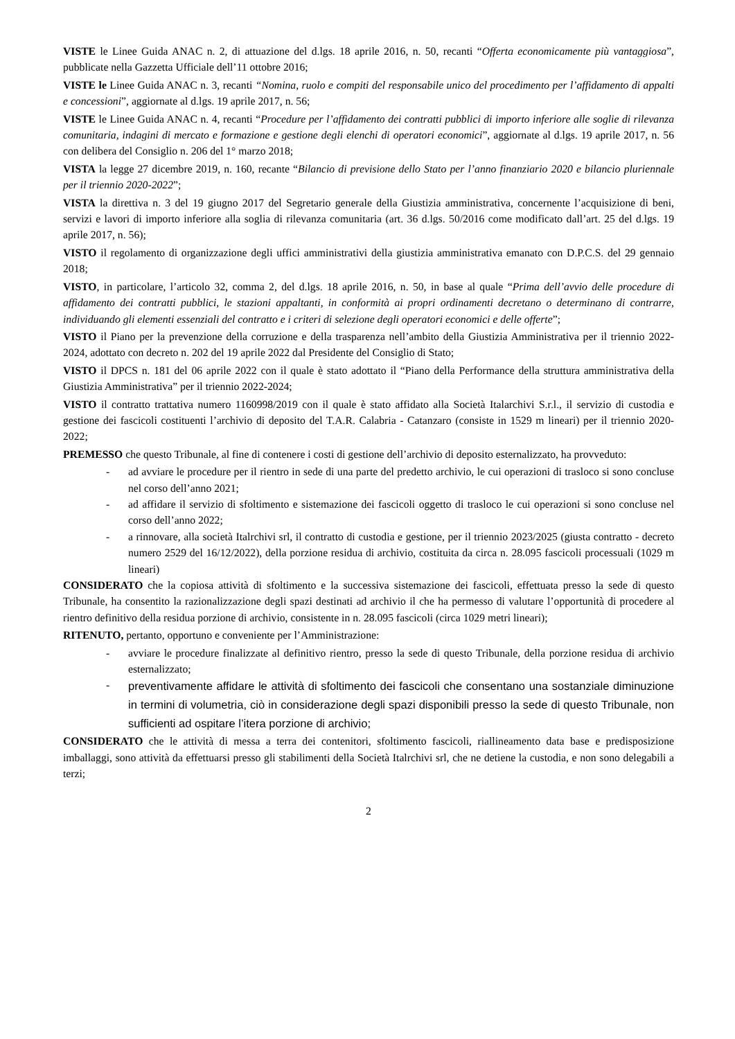VISTE le Linee Guida ANAC n. 2, di attuazione del d.lgs. 18 aprile 2016, n. 50, recanti “Offerta economicamente più vantaggiosa”, pubblicate nella Gazzetta Ufficiale dell’11 ottobre 2016;
VISTE le Linee Guida ANAC n. 3, recanti “Nomina, ruolo e compiti del responsabile unico del procedimento per l’affidamento di appalti e concessioni”, aggiornate al d.lgs. 19 aprile 2017, n. 56;
VISTE le Linee Guida ANAC n. 4, recanti “Procedure per l’affidamento dei contratti pubblici di importo inferiore alle soglie di rilevanza comunitaria, indagini di mercato e formazione e gestione degli elenchi di operatori economici”, aggiornate al d.lgs. 19 aprile 2017, n. 56 con delibera del Consiglio n. 206 del 1° marzo 2018;
VISTA la legge 27 dicembre 2019, n. 160, recante “Bilancio di previsione dello Stato per l’anno finanziario 2020 e bilancio pluriennale per il triennio 2020-2022”;
VISTA la direttiva n. 3 del 19 giugno 2017 del Segretario generale della Giustizia amministrativa, concernente l’acquisizione di beni, servizi e lavori di importo inferiore alla soglia di rilevanza comunitaria (art. 36 d.lgs. 50/2016 come modificato dall’art. 25 del d.lgs. 19 aprile 2017, n. 56);
VISTO il regolamento di organizzazione degli uffici amministrativi della giustizia amministrativa emanato con D.P.C.S. del 29 gennaio 2018;
VISTO, in particolare, l’articolo 32, comma 2, del d.lgs. 18 aprile 2016, n. 50, in base al quale “Prima dell’avvio delle procedure di affidamento dei contratti pubblici, le stazioni appaltanti, in conformità ai propri ordinamenti decretano o determinano di contrarre, individuando gli elementi essenziali del contratto e i criteri di selezione degli operatori economici e delle offerte”;
VISTO il Piano per la prevenzione della corruzione e della trasparenza nell’ambito della Giustizia Amministrativa per il triennio 2022-2024, adottato con decreto n. 202 del 19 aprile 2022 dal Presidente del Consiglio di Stato;
VISTO il DPCS n. 181 del 06 aprile 2022 con il quale è stato adottato il “Piano della Performance della struttura amministrativa della Giustizia Amministrativa” per il triennio 2022-2024;
VISTO il contratto trattativa numero 1160998/2019 con il quale è stato affidato alla Società Italarchivi S.r.l., il servizio di custodia e gestione dei fascicoli costituenti l’archivio di deposito del T.A.R. Calabria - Catanzaro (consiste in 1529 m lineari) per il triennio 2020- 2022;
PREMESSO che questo Tribunale, al fine di contenere i costi di gestione dell’archivio di deposito esternalizzato, ha provveduto:
- ad avviare le procedure per il rientro in sede di una parte del predetto archivio, le cui operazioni di trasloco si sono concluse nel corso dell’anno 2021;
- ad affidare il servizio di sfoltimento e sistemazione dei fascicoli oggetto di trasloco le cui operazioni si sono concluse nel corso dell’anno 2022;
- a rinnovare, alla società Italrchivi srl, il contratto di custodia e gestione, per il triennio 2023/2025 (giusta contratto - decreto numero 2529 del 16/12/2022), della porzione residua di archivio, costituita da circa n. 28.095 fascicoli processuali (1029 m lineari)
CONSIDERATO che la copiosa attività di sfoltimento e la successiva sistemazione dei fascicoli, effettuata presso la sede di questo Tribunale, ha consentito la razionalizzazione degli spazi destinati ad archivio il che ha permesso di valutare l’opportunità di procedere al rientro definitivo della residua porzione di archivio, consistente in n. 28.095 fascicoli (circa 1029 metri lineari);
RITENUTO, pertanto, opportuno e conveniente per l’Amministrazione:
- avviare le procedure finalizzate al definitivo rientro, presso la sede di questo Tribunale, della porzione residua di archivio esternalizzato;
- preventivamente affidare le attività di sfoltimento dei fascicoli che consentano una sostanziale diminuzione in termini di volumetria, ciò in considerazione degli spazi disponibili presso la sede di questo Tribunale, non sufficienti ad ospitare l’itera porzione di archivio;
CONSIDERATO che le attività di messa a terra dei contenitori, sfoltimento fascicoli, riallineamento data base e predisposizione imballaggi, sono attività da effettuarsi presso gli stabilimenti della Società Italrchivi srl, che ne detiene la custodia, e non sono delegabili a terzi;
2